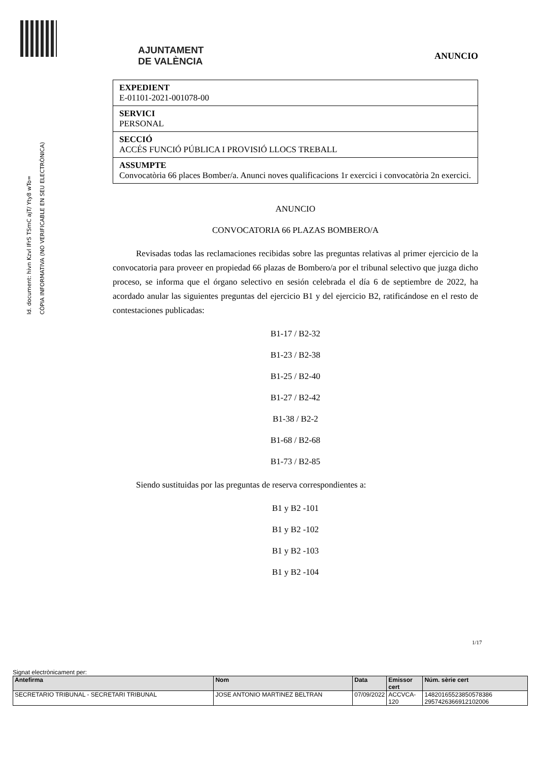Id. document: hivn Kzvl IFrS TSmC ajT/ Yty8 wTo=
CÒPIA INFORMATIVA (NO VERIFICABLE EN SEU ELECTRÒNICA)
AJUNTAMENT
DE VALÈNCIA
ANUNCIO
EXPEDIENT
E-01101-2021-001078-00
SERVICI
PERSONAL
SECCIÓ
ACCÉS FUNCIÓ PÚBLICA I PROVISIÓ LLOCS TREBALL
ASSUMPTE
Convocatòria 66 places Bomber/a. Anunci noves qualificacions 1r exercici i convocatòria 2n exercici.
ANUNCIO
CONVOCATORIA 66 PLAZAS BOMBERO/A
Revisadas todas las reclamaciones recibidas sobre las preguntas relativas al primer ejercicio de la convocatoria para proveer en propiedad 66 plazas de Bombero/a por el tribunal selectivo que juzga dicho proceso, se informa que el órgano selectivo en sesión celebrada el día 6 de septiembre de 2022, ha acordado anular las siguientes preguntas del ejercicio B1 y del ejercicio B2, ratificándose en el resto de contestaciones publicadas:
B1-17 / B2-32
B1-23 / B2-38
B1-25 / B2-40
B1-27 / B2-42
B1-38 / B2-2
B1-68 / B2-68
B1-73 / B2-85
Siendo sustituidas por las preguntas de reserva correspondientes a:
B1 y B2 -101
B1 y B2 -102
B1 y B2 -103
B1 y B2 -104
1/17
Signat electrònicament per:
| Antefirma | Nom | Data | Emissor cert | Núm. sèrie cert |
| --- | --- | --- | --- | --- |
| SECRETARIO TRIBUNAL - SECRETARI TRIBUNAL | JOSE ANTONIO MARTINEZ BELTRAN | 07/09/2022 | ACCVCA-120 | 14820165523850578386 2957426366912102006 |